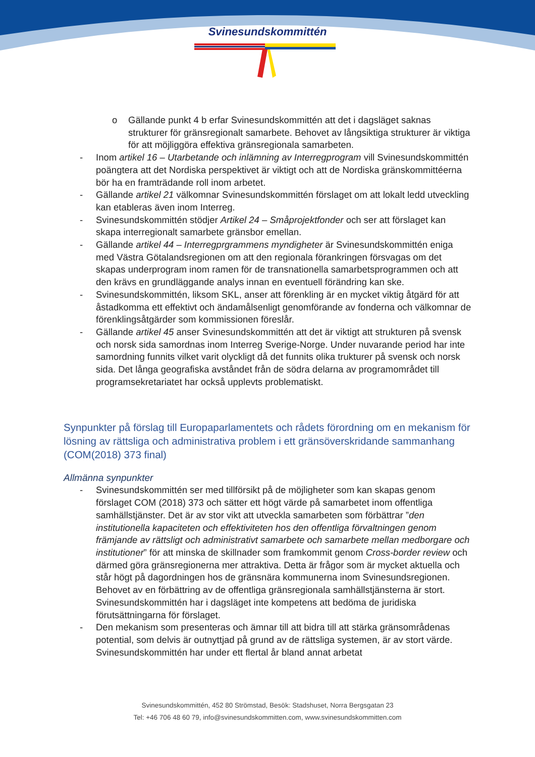Svinesundskommittén
o Gällande punkt 4 b erfar Svinesundskommittén att det i dagsläget saknas strukturer för gränsregionalt samarbete. Behovet av långsiktiga strukturer är viktiga för att möjliggöra effektiva gränsregionala samarbeten.
- Inom artikel 16 – Utarbetande och inlämning av Interregprogram vill Svinesundskommittén poängtera att det Nordiska perspektivet är viktigt och att de Nordiska gränskommittéerna bör ha en framträdande roll inom arbetet.
- Gällande artikel 21 välkomnar Svinesundskommittén förslaget om att lokalt ledd utveckling kan etableras även inom Interreg.
- Svinesundskommittén stödjer Artikel 24 – Småprojektfonder och ser att förslaget kan skapa interregionalt samarbete gränsbor emellan.
- Gällande artikel 44 – Interregprgrammens myndigheter är Svinesundskommittén eniga med Västra Götalandsregionen om att den regionala förankringen försvagas om det skapas underprogram inom ramen för de transnationella samarbetsprogrammen och att den krävs en grundläggande analys innan en eventuell förändring kan ske.
- Svinesundskommittén, liksom SKL, anser att förenkling är en mycket viktig åtgärd för att åstadkomma ett effektivt och ändamålsenligt genomförande av fonderna och välkomnar de förenklingsåtgärder som kommissionen föreslår.
- Gällande artikel 45 anser Svinesundskommittén att det är viktigt att strukturen på svensk och norsk sida samordnas inom Interreg Sverige-Norge. Under nuvarande period har inte samordning funnits vilket varit olyckligt då det funnits olika trukturer på svensk och norsk sida. Det långa geografiska avståndet från de södra delarna av programområdet till programsekretariatet har också upplevts problematiskt.
Synpunkter på förslag till Europaparlamentets och rådets förordning om en mekanism för lösning av rättsliga och administrativa problem i ett gränsöverskridande sammanhang (COM(2018) 373 final)
Allmänna synpunkter
- Svinesundskommittén ser med tillförsikt på de möjligheter som kan skapas genom förslaget COM (2018) 373 och sätter ett högt värde på samarbetet inom offentliga samhällstjänster. Det är av stor vikt att utveckla samarbeten som förbättrar ”den institutionella kapaciteten och effektiviteten hos den offentliga förvaltningen genom främjande av rättsligt och administrativt samarbete och samarbete mellan medborgare och institutioner” för att minska de skillnader som framkommit genom Cross-border review och därmed göra gränsregionerna mer attraktiva. Detta är frågor som är mycket aktuella och står högt på dagordningen hos de gränsnära kommunerna inom Svinesundsregionen. Behovet av en förbättring av de offentliga gränsregionala samhällstjänsterna är stort. Svinesundskommittén har i dagsläget inte kompetens att bedöma de juridiska förutsättningarna för förslaget.
- Den mekanism som presenteras och ämnar till att bidra till att stärka gränsområdenas potential, som delvis är outnyttjad på grund av de rättsliga systemen, är av stort värde. Svinesundskommittén har under ett flertal år bland annat arbetat
Svinesundskommittén, 452 80 Strömstad, Besök: Stadshuset, Norra Bergsgatan 23
Tel: +46 706 48 60 79, info@svinesundskommitten.com, www.svinesundskommitten.com